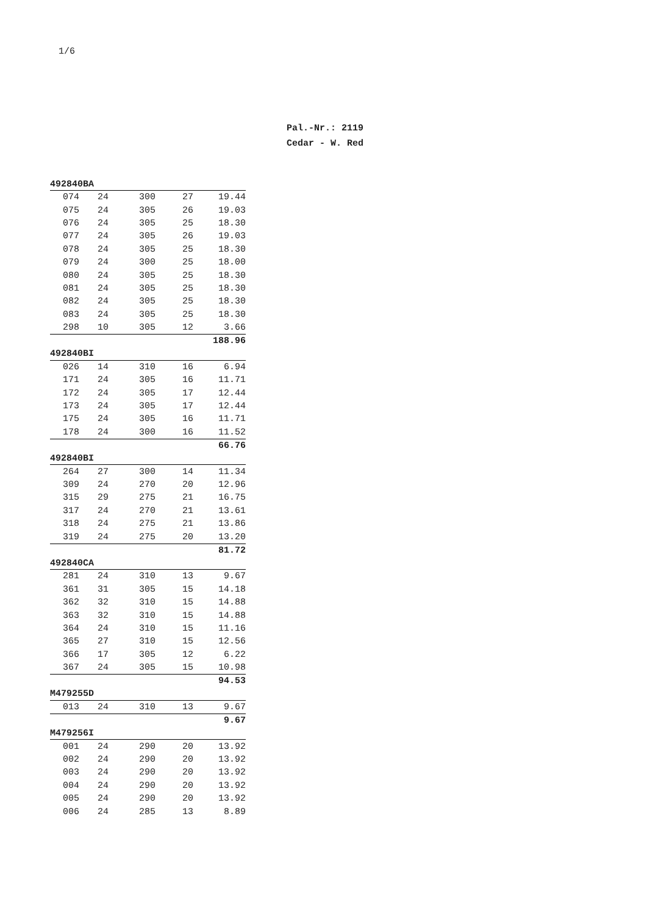1/6
Pal.-Nr.: 2119
Cedar - W. Red
| 492840BA | | | | |
| --- | --- | --- | --- | --- |
| 074 | 24 | 300 | 27 | 19.44 |
| 075 | 24 | 305 | 26 | 19.03 |
| 076 | 24 | 305 | 25 | 18.30 |
| 077 | 24 | 305 | 26 | 19.03 |
| 078 | 24 | 305 | 25 | 18.30 |
| 079 | 24 | 300 | 25 | 18.00 |
| 080 | 24 | 305 | 25 | 18.30 |
| 081 | 24 | 305 | 25 | 18.30 |
| 082 | 24 | 305 | 25 | 18.30 |
| 083 | 24 | 305 | 25 | 18.30 |
| 298 | 10 | 305 | 12 | 3.66 |
| | | | | 188.96 |
| 492840BI | | | | |
| 026 | 14 | 310 | 16 | 6.94 |
| 171 | 24 | 305 | 16 | 11.71 |
| 172 | 24 | 305 | 17 | 12.44 |
| 173 | 24 | 305 | 17 | 12.44 |
| 175 | 24 | 305 | 16 | 11.71 |
| 178 | 24 | 300 | 16 | 11.52 |
| | | | | 66.76 |
| 492840BI | | | | |
| 264 | 27 | 300 | 14 | 11.34 |
| 309 | 24 | 270 | 20 | 12.96 |
| 315 | 29 | 275 | 21 | 16.75 |
| 317 | 24 | 270 | 21 | 13.61 |
| 318 | 24 | 275 | 21 | 13.86 |
| 319 | 24 | 275 | 20 | 13.20 |
| | | | | 81.72 |
| 492840CA | | | | |
| 281 | 24 | 310 | 13 | 9.67 |
| 361 | 31 | 305 | 15 | 14.18 |
| 362 | 32 | 310 | 15 | 14.88 |
| 363 | 32 | 310 | 15 | 14.88 |
| 364 | 24 | 310 | 15 | 11.16 |
| 365 | 27 | 310 | 15 | 12.56 |
| 366 | 17 | 305 | 12 | 6.22 |
| 367 | 24 | 305 | 15 | 10.98 |
| | | | | 94.53 |
| M479255D | | | | |
| 013 | 24 | 310 | 13 | 9.67 |
| | | | | 9.67 |
| M479256I | | | | |
| 001 | 24 | 290 | 20 | 13.92 |
| 002 | 24 | 290 | 20 | 13.92 |
| 003 | 24 | 290 | 20 | 13.92 |
| 004 | 24 | 290 | 20 | 13.92 |
| 005 | 24 | 290 | 20 | 13.92 |
| 006 | 24 | 285 | 13 | 8.89 |